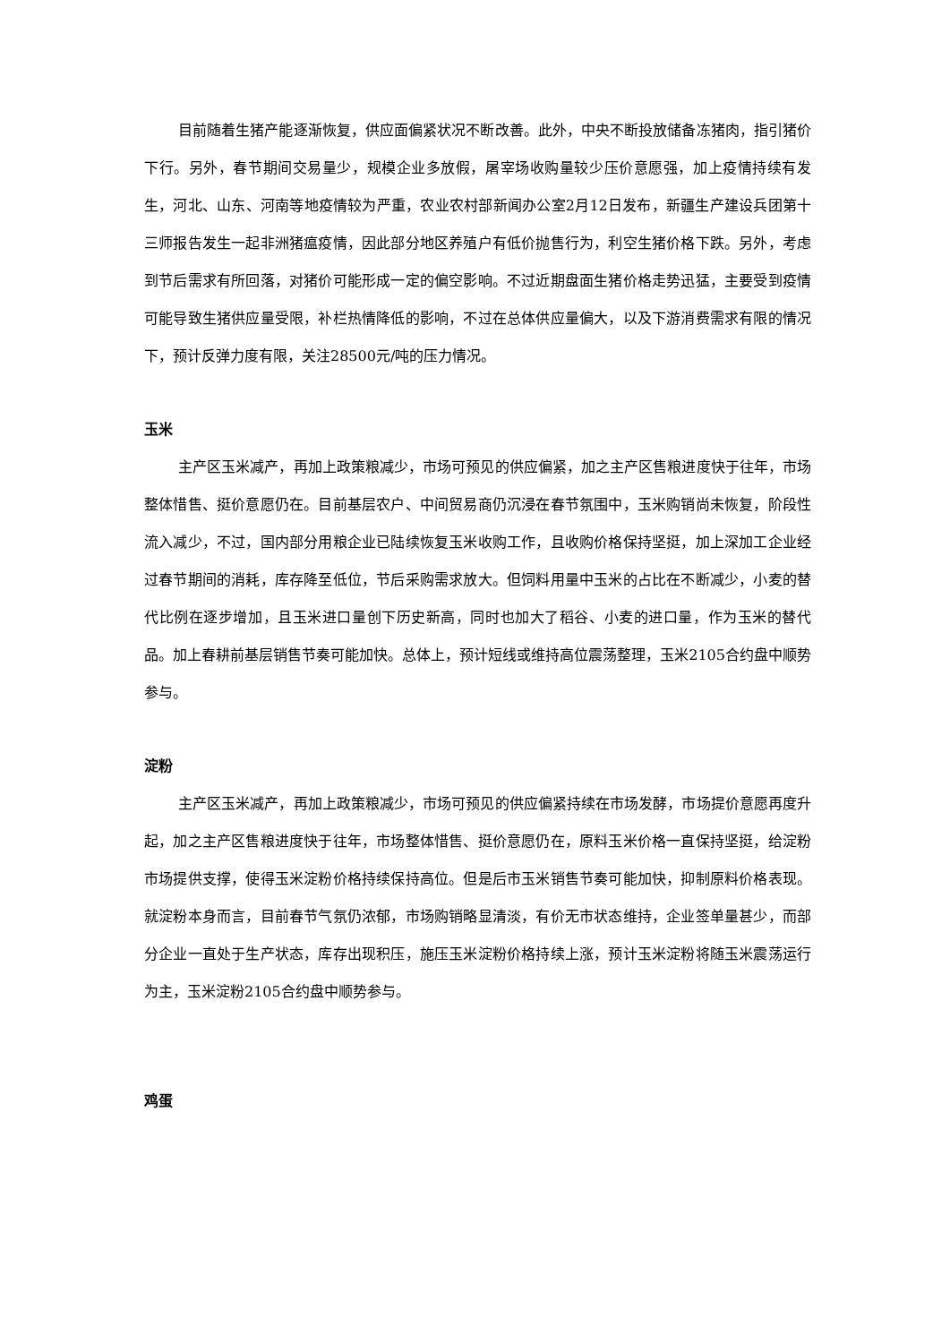目前随着生猪产能逐渐恢复，供应面偏紧状况不断改善。此外，中央不断投放储备冻猪肉，指引猪价下行。另外，春节期间交易量少，规模企业多放假，屠宰场收购量较少压价意愿强，加上疫情持续有发生，河北、山东、河南等地疫情较为严重，农业农村部新闻办公室2月12日发布，新疆生产建设兵团第十三师报告发生一起非洲猪瘟疫情，因此部分地区养殖户有低价抛售行为，利空生猪价格下跌。另外，考虑到节后需求有所回落，对猪价可能形成一定的偏空影响。不过近期盘面生猪价格走势迅猛，主要受到疫情可能导致生猪供应量受限，补栏热情降低的影响，不过在总体供应量偏大，以及下游消费需求有限的情况下，预计反弹力度有限，关注28500元/吨的压力情况。
玉米
主产区玉米减产，再加上政策粮减少，市场可预见的供应偏紧，加之主产区售粮进度快于往年，市场整体惜售、挺价意愿仍在。目前基层农户、中间贸易商仍沉浸在春节氛围中，玉米购销尚未恢复，阶段性流入减少，不过，国内部分用粮企业已陆续恢复玉米收购工作，且收购价格保持坚挺，加上深加工企业经过春节期间的消耗，库存降至低位，节后采购需求放大。但饲料用量中玉米的占比在不断减少，小麦的替代比例在逐步增加，且玉米进口量创下历史新高，同时也加大了稻谷、小麦的进口量，作为玉米的替代品。加上春耕前基层销售节奏可能加快。总体上，预计短线或维持高位震荡整理，玉米2105合约盘中顺势参与。
淀粉
主产区玉米减产，再加上政策粮减少，市场可预见的供应偏紧持续在市场发酵，市场提价意愿再度升起，加之主产区售粮进度快于往年，市场整体惜售、挺价意愿仍在，原料玉米价格一直保持坚挺，给淀粉市场提供支撑，使得玉米淀粉价格持续保持高位。但是后市玉米销售节奏可能加快，抑制原料价格表现。就淀粉本身而言，目前春节气氛仍浓郁，市场购销略显清淡，有价无市状态维持，企业签单量甚少，而部分企业一直处于生产状态，库存出现积压，施压玉米淀粉价格持续上涨，预计玉米淀粉将随玉米震荡运行为主，玉米淀粉2105合约盘中顺势参与。
鸡蛋